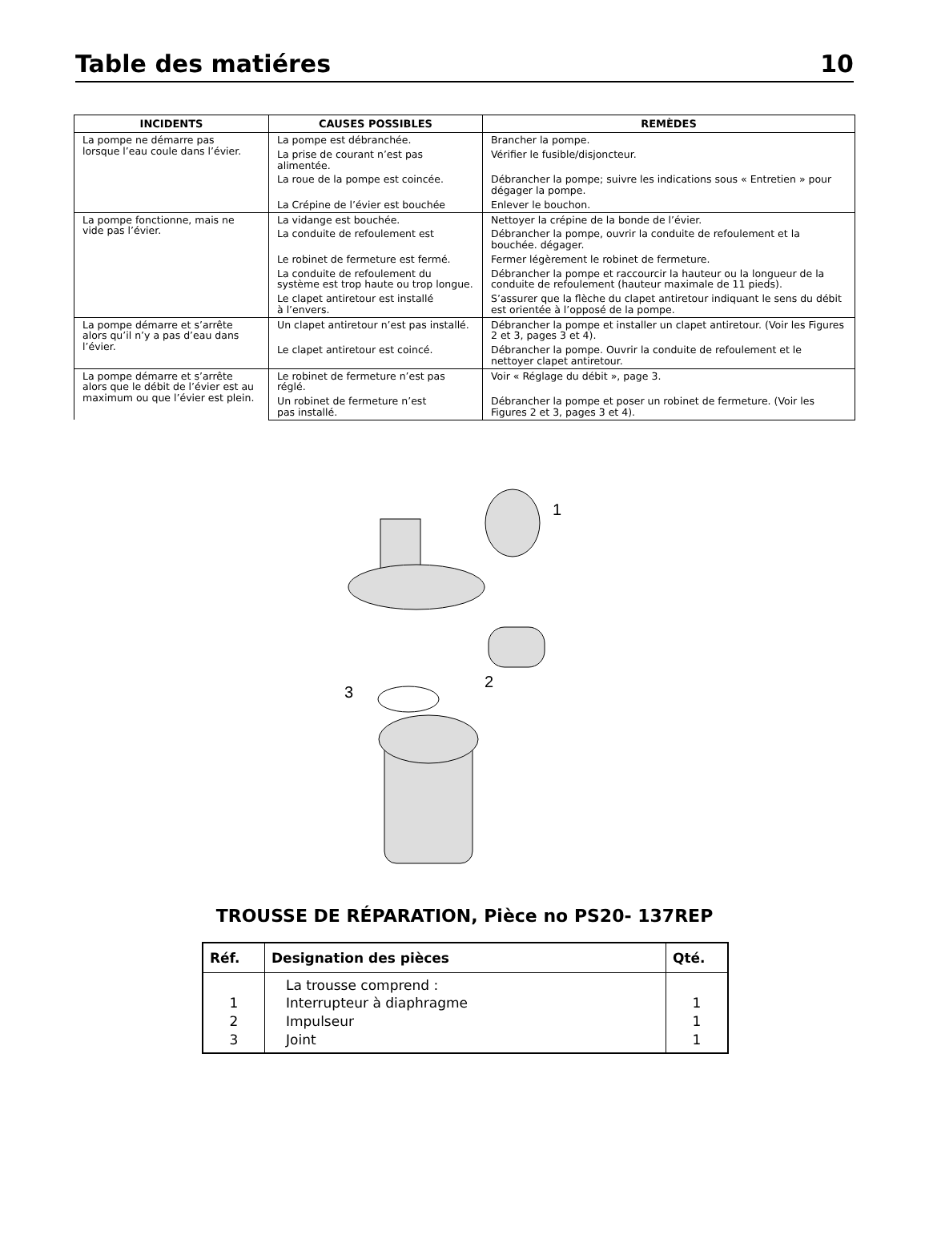Table des matiéres 10
| INCIDENTS | CAUSES POSSIBLES | REMÈDES |
| --- | --- | --- |
| La pompe ne démarre pas lorsque l’eau coule dans l’évier. | La pompe est débranchée. | Brancher la pompe. |
| | La prise de courant n’est pas alimentée. | Vérifier le fusible/disjoncteur. |
| | La roue de la pompe est coincée. | Débrancher la pompe; suivre les indications sous « Entretien » pour dégager la pompe. |
| | La Crépine de l’évier est bouchée | Enlever le bouchon. |
| La pompe fonctionne, mais ne vide pas l’évier. | La vidange est bouchée. | Nettoyer la crépine de la bonde de l’évier. |
| | La conduite de refoulement est | Débrancher la pompe, ouvrir la conduite de refoulement et la bouchée. dégager. |
| | Le robinet de fermeture est fermé. | Fermer légèrement le robinet de fermeture. |
| | La conduite de refoulement du système est trop haute ou trop longue. | Débrancher la pompe et raccourcir la hauteur ou la longueur de la conduite de refoulement (hauteur maximale de 11 pieds). |
| | Le clapet antiretour est installé à l’envers. | S’assurer que la flèche du clapet antiretour indiquant le sens du débit est orientée à l’opposé de la pompe. |
| La pompe démarre et s’arrête alors qu’il n’y a pas d’eau dans l’évier. | Un clapet antiretour n’est pas installé. | Débrancher la pompe et installer un clapet antiretour. (Voir les Figures 2 et 3, pages 3 et 4). |
| | Le clapet antiretour est coincé. | Débrancher la pompe. Ouvrir la conduite de refoulement et le nettoyer clapet antiretour. |
| La pompe démarre et s’arrête alors que le débit de l’évier est au maximum ou que l’évier est plein. | Le robinet de fermeture n’est pas réglé. | Voir « Réglage du débit », page 3. |
| | Un robinet de fermeture n’est pas installé. | Débrancher la pompe et poser un robinet de fermeture. (Voir les Figures 2 et 3, pages 3 et 4). |
1
2
3
TROUSSE DE RÉPARATION, Pièce no PS20- 137REP
| Réf. | Designation des pièces | Qté. |
| --- | --- | --- |
| 1 2 3 | La trousse comprend : Interrupteur à diaphragme Impulseur Joint | 1 1 1 |